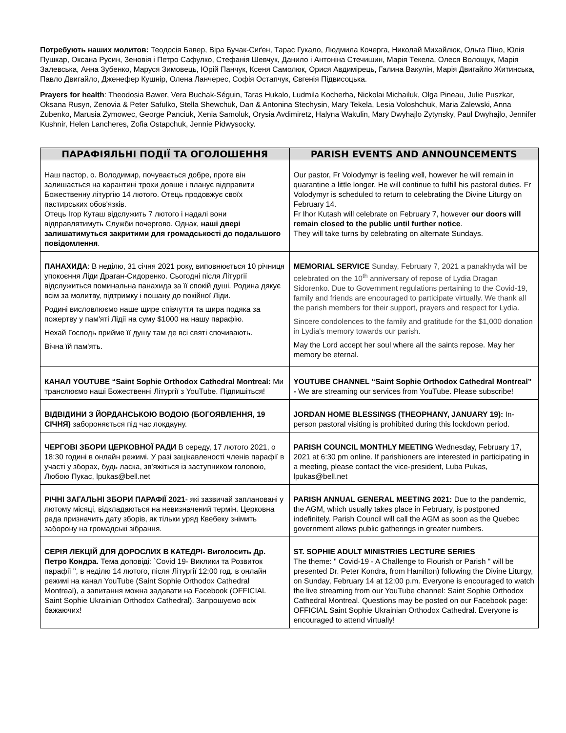Потребують наших молитов: Теодосія Бавер, Віра Бучак-Сиґен, Тарас Гукало, Людмила Кочерга, Николай Михайлюк, Ольга Піно, Юлія Пушкар, Оксана Русин, Зеновія і Петро Сафулко, Стефанія Шевчук, Данило і Антоніна Стечишин, Марія Текела, Олеся Волощук, Марія Залевська, Анна Зубенко, Маруся Зимовець, Юрій Панчук, Ксеня Самолюк, Орися Авдимірець, Галина Вакулін, Марія Двигайло Житинська, Павло Двигайло, Дженефер Кушнір, Олена Ланчерес, Софія Остапчук, Євгенія Підвисоцька.
Prayers for health: Theodosia Bawer, Vera Buchak-Séguin, Taras Hukalo, Ludmila Kocherha, Nickolai Michailuk, Olga Pineau, Julie Puszkar, Oksana Rusyn, Zenovia & Peter Safulko, Stella Shewchuk, Dan & Antonina Stechysin, Mary Tekela, Lesia Voloshchuk, Maria Zalewski, Anna Zubenko, Marusia Zymowec, George Panciuk, Xenia Samoluk, Orysia Avdimiretz, Halyna Wakulin, Mary Dwyhajlo Zytynsky, Paul Dwyhajlo, Jennifer Kushnir, Helen Lancheres, Zofia Ostapchuk, Jennie Pidwysocky.
| ПАРАФІЯЛЬНІ ПОДІЇ ТА ОГОЛОШЕННЯ | PARISH EVENTS AND ANNOUNCEMENTS |
| --- | --- |
| Наш пастор, о. Володимир, почувається добре, проте він залишається на карантині трохи довше і планує відправити Божественну літургію 14 лютого. Отець продовжує своїх пастирських обов'язків. Отець Ігор Куташ відслужить 7 лютого і надалі вони відправлятимуть Служби почергово. Однак, наші двері залишатимуться закритими для громадськості до подальшого повідомлення . | Our pastor, Fr Volodymyr is feeling well, however he will remain in quarantine a little longer. He will continue to fulfill his pastoral duties. Fr Volodymyr is scheduled to return to celebrating the Divine Liturgy on February 14. Fr Ihor Kutash will celebrate on February 7, however our doors will remain closed to the public until further notice . They will take turns by celebrating on alternate Sundays. |
| ПАНАХИДА : В неділю, 31 січня 2021 року, виповнюється 10 річниця упокоєння Ліди Драган-Сидоренко. Сьогодні після Літургії відслужиться поминальна панахида за її спокій душі. Родина дякує всім за молитву, підтримку і пошану до покійної Ліди. Родині висловлюємо наше щире співчуття та щира подяка за пожертву у пам'яті Лідії на суму $1000 на нашу парафію. Нехай Господь прийме її душу там де всі святі спочивають. Вічна їй пам'ять. | MEMORIAL SERVICE Sunday, February 7, 2021 a panakhyda will be celebrated on the 10<sup>th</sup> anniversary of repose of Lydia Dragan Sidorenko. Due to Government regulations pertaining to the Covid-19, family and friends are encouraged to participate virtually. We thank all the parish members for their support, prayers and respect for Lydia. Sincere condolences to the family and gratitude for the $1,000 donation in Lydia's memory towards our parish. May the Lord accept her soul where all the saints repose. May her memory be eternal. |
| КАНАЛ YOUTUBE “Saint Sophie Orthodox Cathedral Montreal: Ми транслюємо наші Божественні Літургії з YouTube. Підпишіться! | YOUTUBE CHANNEL “Saint Sophie Orthodox Cathedral Montreal” - We are streaming our services from YouTube. Please subscribe! |
| ВІДВІДИНИ З ЙОРДАНСЬКОЮ ВОДОЮ (БОГОЯВЛЕННЯ, 19 СІЧНЯ) забороняється під час локдауну. | JORDAN HOME BLESSINGS (THEOPHANY, JANUARY 19): In-person pastoral visiting is prohibited during this lockdown period. |
| ЧЕРГОВІ ЗБОРИ ЦЕРКОВНОЇ РАДИ В середу, 17 лютого 2021, о 18:30 годині в онлайн режимі. У разі зацікавленості членів парафії в участі у зборах, будь ласка, зв'яжіться із заступником головою, Любою Пукас, lpukas@bell.net | PARISH COUNCIL MONTHLY MEETING Wednesday, February 17, 2021 at 6:30 pm online. If parishioners are interested in participating in a meeting, please contact the vice-president, Luba Pukas, lpukas@bell.net |
| РІЧНІ ЗАГАЛЬНІ ЗБОРИ ПАРАФІЇ 2021 - які зазвичай заплановані у лютому місяці, відкладаються на невизначений термін. Церковна рада призначить дату зборів, як тільки уряд Квебеку знімить заборону на громадські зібрання. | PARISH ANNUAL GENERAL MEETING 2021: Due to the pandemic, the AGM, which usually takes place in February, is postponed indefinitely. Parish Council will call the AGM as soon as the Quebec government allows public gatherings in greater numbers. |
| СЕРІЯ ЛЕКЦІЙ ДЛЯ ДОРОСЛИХ В КАТЕДРІ- Виголосить Др. Петро Кондра. Тема доповіді: `Covid 19- Виклики та Розвиток парафії ", в неділю 14 лютого, після Літургії 12:00 год. в онлайн режимі на канал YouTube (Saint Sophie Orthodox Cathedral Montreal), а запитання можна задавати на Facebook (OFFICIAL Saint Sophie Ukrainian Orthodox Cathedral). Запрошуємо всіх бажаючих! | ST. SOPHIE ADULT MINISTRIES LECTURE SERIES The theme: " Covid-19 - A Challenge to Flourish or Parish " will be presented Dr. Peter Kondra, from Hamilton) following the Divine Liturgy, on Sunday, February 14 at 12:00 p.m. Everyone is encouraged to watch the live streaming from our YouTube channel: Saint Sophie Orthodox Cathedral Montreal. Questions may be posted on our Facebook page: OFFICIAL Saint Sophie Ukrainian Orthodox Cathedral. Everyone is encouraged to attend virtually! |